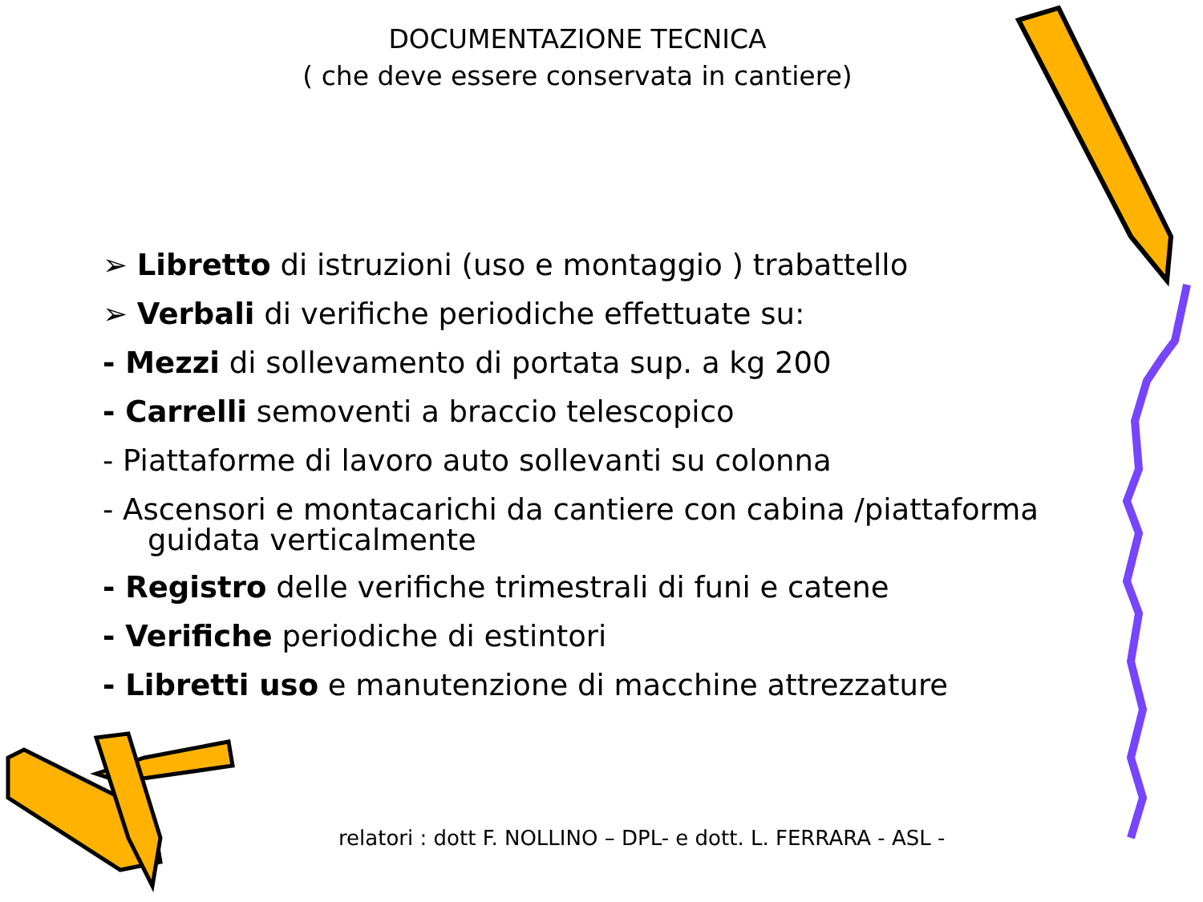DOCUMENTAZIONE TECNICA
( che deve essere conservata in cantiere)
➢ Libretto di istruzioni (uso e montaggio ) trabattello
➢ Verbali di verifiche periodiche effettuate su:
- Mezzi di sollevamento di portata sup. a kg 200
- Carrelli semoventi a braccio telescopico
- Piattaforme di lavoro auto sollevanti su colonna
- Ascensori e montacarichi da cantiere con cabina /piattaforma
guidata verticalmente
- Registro delle verifiche trimestrali di funi e catene
- Verifiche periodiche di estintori
- Libretti uso e manutenzione di macchine attrezzature
relatori : dott F. NOLLINO – DPL- e dott. L. FERRARA - ASL -